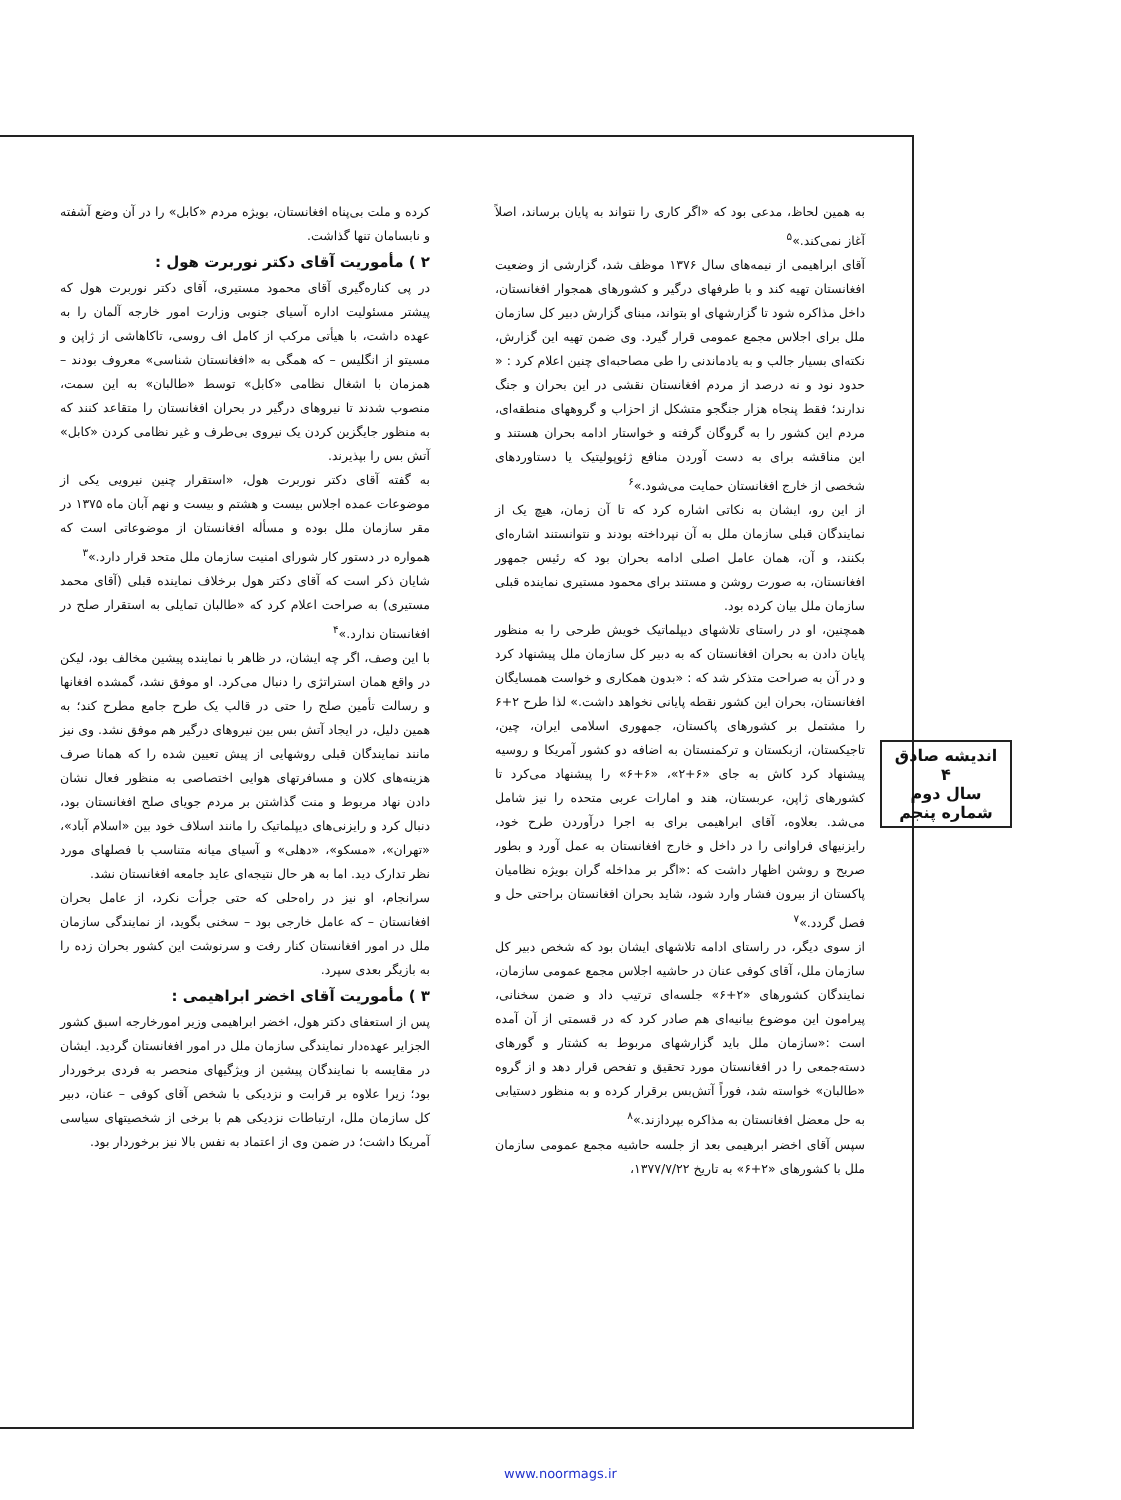کرده و ملت بی‌پناه افغانستان، بویژه مردم «کابل» را در آن وضع آشفته و نابسامان تنها گذاشت.
۲ ) مأموریت آقای دکتر نوربرت هول :
در پی کناره‌گیری آقای محمود مستیری، آقای دکتر نوربرت هول که پیشتر مسئولیت اداره آسیای جنوبی وزارت امور خارجه آلمان را به عهده داشت، با هیأتی مرکب از کامل اف روسی، تاکاهاشی از ژاپن و مسیتو از انگلیس – که همگی به «افغانستان شناسی» معروف بودند – همزمان با اشغال نظامی «کابل» توسط «طالبان» به این سمت، منصوب شدند تا نیروهای درگیر در بحران افغانستان را متقاعد کنند که به منظور جایگزین کردن یک نیروی بی‌طرف و غیر نظامی کردن «کابل» آتش بس را بپذیرند.
به گفته آقای دکتر نوربرت هول، «استقرار چنین نیرویی یکی از موضوعات عمده اجلاس بیست و هشتم و بیست و نهم آبان ماه ۱۳۷۵ در مقر سازمان ملل بوده و مسأله افغانستان از موضوعاتی است که همواره در دستور کار شورای امنیت سازمان ملل متحد قرار دارد.»<sup>۳</sup>
شایان ذکر است که آقای دکتر هول برخلاف نماینده قبلی (آقای محمد مستیری) به صراحت اعلام کرد که «طالبان تمایلی به استقرار صلح در افغانستان ندارد.»<sup>۴</sup>
با این وصف، اگر چه ایشان، در ظاهر با نماینده پیشین مخالف بود، لیکن در واقع همان استراتژی را دنبال می‌کرد. او موفق نشد، گمشده افغانها و رسالت تأمین صلح را حتی در قالب یک طرح جامع مطرح کند؛ به همین دلیل، در ایجاد آتش بس بین نیروهای درگیر هم موفق نشد. وی نیز مانند نمایندگان قبلی روشهایی از پیش تعیین شده را که همانا صرف هزینه‌های کلان و مسافرتهای هوایی اختصاصی به منظور فعال نشان دادن نهاد مربوط و منت گذاشتن بر مردم جویای صلح افغانستان بود، دنبال کرد و رایزنی‌های دیپلماتیک را مانند اسلاف خود بین «اسلام آباد»، «تهران»، «مسکو»، «دهلی» و آسیای میانه متناسب با فصلهای مورد نظر تدارک دید. اما به هر حال نتیجه‌ای عاید جامعه افغانستان نشد.
سرانجام، او نیز در راه‌حلی که حتی جرأت نکرد، از عامل بحران افغانستان – که عامل خارجی بود – سخنی بگوید، از نمایندگی سازمان ملل در امور افغانستان کنار رفت و سرنوشت این کشور بحران زده را به بازیگر بعدی سپرد.
۳ ) مأموریت آقای اخضر ابراهیمی :
پس از استعفای دکتر هول، اخضر ابراهیمی وزیر امورخارجه اسبق کشور الجزایر عهده‌دار نمایندگی سازمان ملل در امور افغانستان گردید. ایشان در مقایسه با نمایندگان پیشین از ویژگیهای منحصر به فردی برخوردار بود؛ زیرا علاوه بر قرابت و نزدیکی با شخص آقای کوفی – عنان، دبیر کل سازمان ملل، ارتباطات نزدیکی هم با برخی از شخصیتهای سیاسی آمریکا داشت؛ در ضمن وی از اعتماد به نفس بالا نیز برخوردار بود.
به همین لحاظ، مدعی بود که «اگر کاری را نتواند به پایان برساند، اصلاً آغاز نمی‌کند.»<sup>۵</sup>
آقای ابراهیمی از نیمه‌های سال ۱۳۷۶ موظف شد، گزارشی از وضعیت افغانستان تهیه کند و با طرفهای درگیر و کشورهای همجوار افغانستان، داخل مذاکره شود تا گزارشهای او بتواند، مبنای گزارش دبیر کل سازمان ملل برای اجلاس مجمع عمومی قرار گیرد. وی ضمن تهیه این گزارش، نکته‌ای بسیار جالب و به یادماندنی را طی مصاحبه‌ای چنین اعلام کرد : « حدود نود و نه درصد از مردم افغانستان نقشی در این بحران و جنگ ندارند؛ فقط پنجاه هزار جنگجو متشکل از احزاب و گروههای منطقه‌ای، مردم این کشور را به گروگان گرفته و خواستار ادامه بحران هستند و این مناقشه برای به دست آوردن منافع ژئوپولیتیک یا دستاوردهای شخصی از خارج افغانستان حمایت می‌شود.»<sup>۶</sup>
از این رو، ایشان به نکاتی اشاره کرد که تا آن زمان، هیچ یک از نمایندگان قبلی سازمان ملل به آن نپرداخته بودند و نتوانستند اشاره‌ای بکنند، و آن، همان عامل اصلی ادامه بحران بود که رئیس جمهور افغانستان، به صورت روشن و مستند برای محمود مستیری نماینده قبلی سازمان ملل بیان کرده بود.
همچنین، او در راستای تلاشهای دیپلماتیک خویش طرحی را به منظور پایان دادن به بحران افغانستان که به دبیر کل سازمان ملل پیشنهاد کرد و در آن به صراحت متذکر شد که : «بدون همکاری و خواست همسایگان افغانستان، بحران این کشور نقطه پایانی نخواهد داشت.» لذا طرح ۲+۶ را مشتمل بر کشورهای پاکستان، جمهوری اسلامی ایران، چین، تاجیکستان، ازبکستان و ترکمنستان به اضافه دو کشور آمریکا و روسیه پیشنهاد کرد کاش به جای «۶+۲»، «۶+۶» را پیشنهاد می‌کرد تا کشورهای ژاپن، عربستان، هند و امارات عربی متحده را نیز شامل می‌شد. بعلاوه، آقای ابراهیمی برای به اجرا درآوردن طرح خود، رایزنیهای فراوانی را در داخل و خارج افغانستان به عمل آورد و بطور صریح و روشن اظهار داشت که :«اگر بر مداخله گران بویژه نظامیان پاکستان از بیرون فشار وارد شود، شاید بحران افغانستان براحتی حل و فصل گردد.»<sup>۷</sup>
از سوی دیگر، در راستای ادامه تلاشهای ایشان بود که شخص دبیر کل سازمان ملل، آقای کوفی عنان در حاشیه اجلاس مجمع عمومی سازمان، نمایندگان کشورهای «۲+۶» جلسه‌ای ترتیب داد و ضمن سخنانی، پیرامون این موضوع بیانیه‌ای هم صادر کرد که در قسمتی از آن آمده است :«سازمان ملل باید گزارشهای مربوط به کشتار و گورهای دسته‌جمعی را در افغانستان مورد تحقیق و تفحص قرار دهد و از گروه «طالبان» خواسته شد، فوراً آتش‌بس برقرار کرده و به منظور دستیابی به حل معضل افغانستان به مذاکره بپردازند.»<sup>۸</sup>
سپس آقای اخضر ابرهیمی بعد از جلسه حاشیه مجمع عمومی سازمان ملل با کشورهای «۲+۶» به تاریخ ۱۳۷۷/۷/۲۲،
اندیشه صادق
۴
سال دوم
شماره پنجم
www.noormags.ir